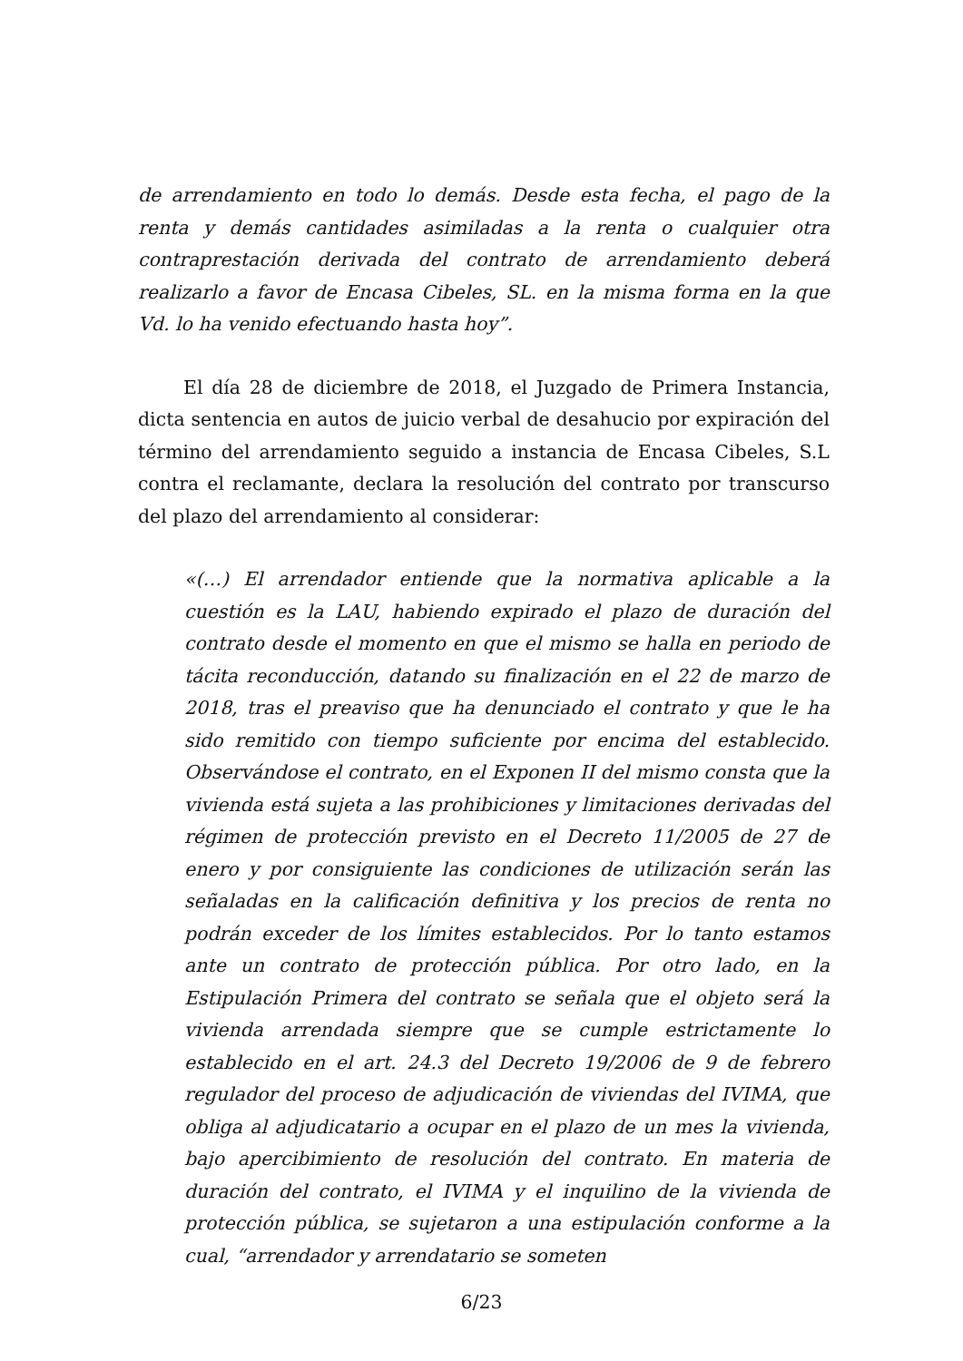de arrendamiento en todo lo demás. Desde esta fecha, el pago de la renta y demás cantidades asimiladas a la renta o cualquier otra contraprestación derivada del contrato de arrendamiento deberá realizarlo a favor de Encasa Cibeles, SL. en la misma forma en la que Vd. lo ha venido efectuando hasta hoy”.
El día 28 de diciembre de 2018, el Juzgado de Primera Instancia, dicta sentencia en autos de juicio verbal de desahucio por expiración del término del arrendamiento seguido a instancia de Encasa Cibeles, S.L contra el reclamante, declara la resolución del contrato por transcurso del plazo del arrendamiento al considerar:
«(…) El arrendador entiende que la normativa aplicable a la cuestión es la LAU, habiendo expirado el plazo de duración del contrato desde el momento en que el mismo se halla en periodo de tácita reconducción, datando su finalización en el 22 de marzo de 2018, tras el preaviso que ha denunciado el contrato y que le ha sido remitido con tiempo suficiente por encima del establecido. Observándose el contrato, en el Exponen II del mismo consta que la vivienda está sujeta a las prohibiciones y limitaciones derivadas del régimen de protección previsto en el Decreto 11/2005 de 27 de enero y por consiguiente las condiciones de utilización serán las señaladas en la calificación definitiva y los precios de renta no podrán exceder de los límites establecidos. Por lo tanto estamos ante un contrato de protección pública. Por otro lado, en la Estipulación Primera del contrato se señala que el objeto será la vivienda arrendada siempre que se cumple estrictamente lo establecido en el art. 24.3 del Decreto 19/2006 de 9 de febrero regulador del proceso de adjudicación de viviendas del IVIMA, que obliga al adjudicatario a ocupar en el plazo de un mes la vivienda, bajo apercibimiento de resolución del contrato. En materia de duración del contrato, el IVIMA y el inquilino de la vivienda de protección pública, se sujetaron a una estipulación conforme a la cual, “arrendador y arrendatario se someten
6/23